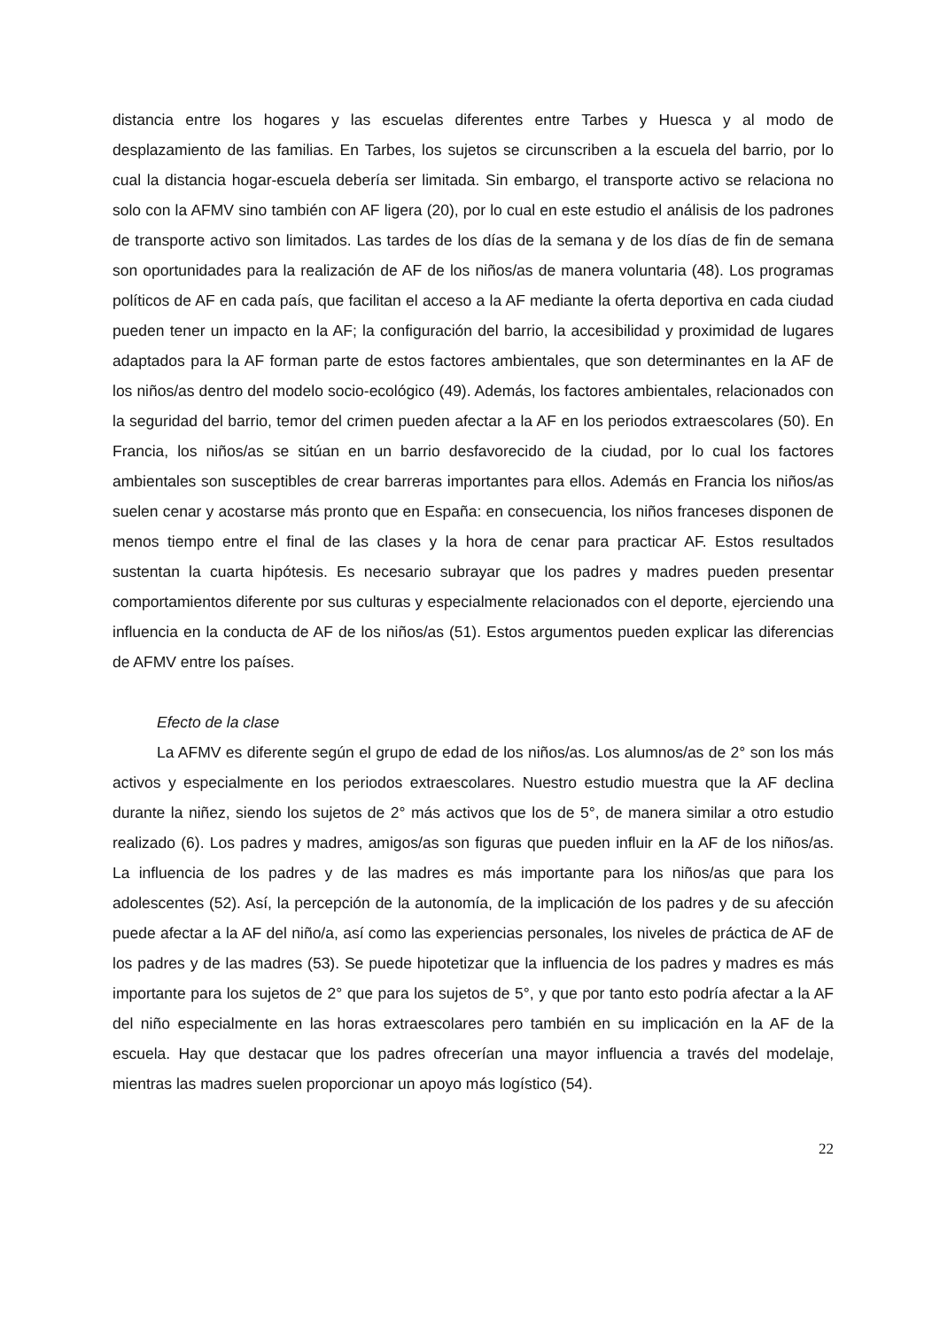distancia entre los hogares y las escuelas diferentes entre Tarbes y Huesca y al modo de desplazamiento de las familias. En Tarbes, los sujetos se circunscriben a la escuela del barrio, por lo cual la distancia hogar-escuela debería ser limitada. Sin embargo, el transporte activo se relaciona no solo con la AFMV sino también con AF ligera (20), por lo cual en este estudio el análisis de los padrones de transporte activo son limitados. Las tardes de los días de la semana y de los días de fin de semana son oportunidades para la realización de AF de los niños/as de manera voluntaria (48). Los programas políticos de AF en cada país, que facilitan el acceso a la AF mediante la oferta deportiva en cada ciudad pueden tener un impacto en la AF; la configuración del barrio, la accesibilidad y proximidad de lugares adaptados para la AF forman parte de estos factores ambientales, que son determinantes en la AF de los niños/as dentro del modelo socio-ecológico (49). Además, los factores ambientales, relacionados con la seguridad del barrio, temor del crimen pueden afectar a la AF en los periodos extraescolares (50). En Francia, los niños/as se sitúan en un barrio desfavorecido de la ciudad, por lo cual los factores ambientales son susceptibles de crear barreras importantes para ellos. Además en Francia los niños/as suelen cenar y acostarse más pronto que en España: en consecuencia, los niños franceses disponen de menos tiempo entre el final de las clases y la hora de cenar para practicar AF. Estos resultados sustentan la cuarta hipótesis. Es necesario subrayar que los padres y madres pueden presentar comportamientos diferente por sus culturas y especialmente relacionados con el deporte, ejerciendo una influencia en la conducta de AF de los niños/as (51). Estos argumentos pueden explicar las diferencias de AFMV entre los países.
Efecto de la clase
La AFMV es diferente según el grupo de edad de los niños/as. Los alumnos/as de 2° son los más activos y especialmente en los periodos extraescolares. Nuestro estudio muestra que la AF declina durante la niñez, siendo los sujetos de 2° más activos que los de 5°, de manera similar a otro estudio realizado (6). Los padres y madres, amigos/as son figuras que pueden influir en la AF de los niños/as. La influencia de los padres y de las madres es más importante para los niños/as que para los adolescentes (52). Así, la percepción de la autonomía, de la implicación de los padres y de su afección puede afectar a la AF del niño/a, así como las experiencias personales, los niveles de práctica de AF de los padres y de las madres (53). Se puede hipotetizar que la influencia de los padres y madres es más importante para los sujetos de 2° que para los sujetos de 5°, y que por tanto esto podría afectar a la AF del niño especialmente en las horas extraescolares pero también en su implicación en la AF de la escuela. Hay que destacar que los padres ofrecerían una mayor influencia a través del modelaje, mientras las madres suelen proporcionar un apoyo más logístico (54).
22